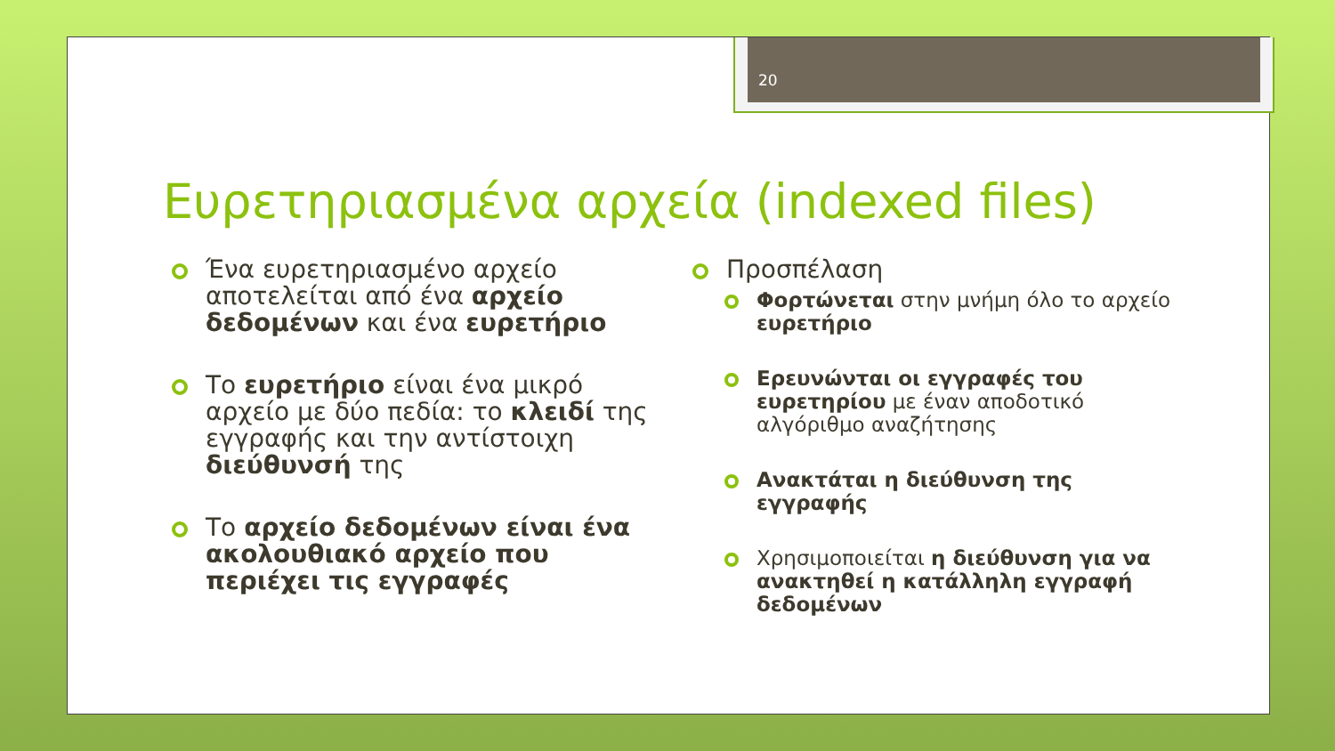20
Ευρετηριασμένα αρχεία (indexed files)
Ένα ευρετηριασμένο αρχείο αποτελείται από ένα αρχείο δεδομένων και ένα ευρετήριο
Το ευρετήριο είναι ένα μικρό αρχείο με δύο πεδία: το κλειδί της εγγραφής και την αντίστοιχη διεύθυνσή της
Το αρχείο δεδομένων είναι ένα ακολουθιακό αρχείο που περιέχει τις εγγραφές
Προσπέλαση
Φορτώνεται στην μνήμη όλο το αρχείο ευρετήριο
Ερευνώνται οι εγγραφές του ευρετηρίου με έναν αποδοτικό αλγόριθμο αναζήτησης
Ανακτάται η διεύθυνση της εγγραφής
Χρησιμοποιείται η διεύθυνση για να ανακτηθεί η κατάλληλη εγγραφή δεδομένων